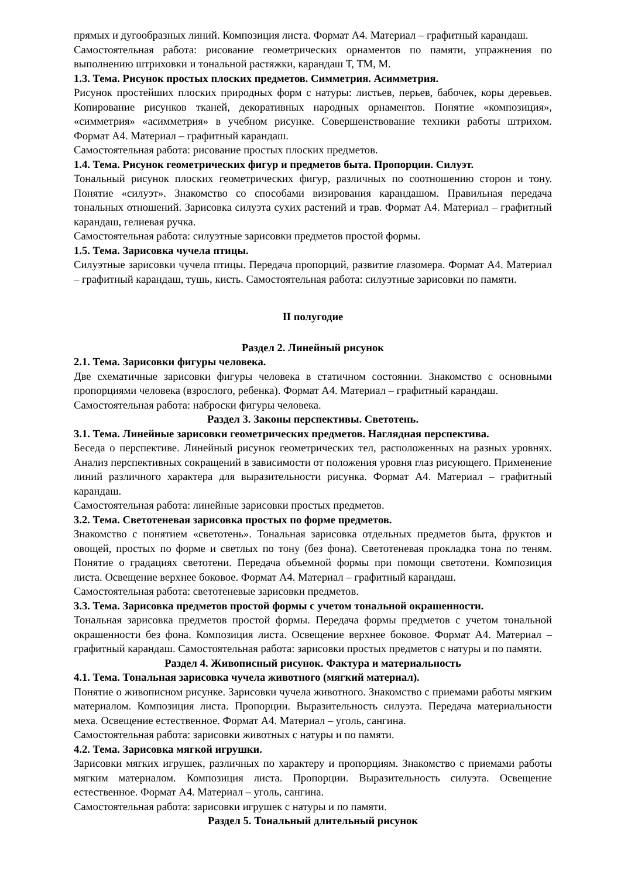прямых и дугообразных линий. Композиция листа. Формат А4. Материал – графитный карандаш.
Самостоятельная работа: рисование геометрических орнаментов по памяти, упражнения по выполнению штриховки и тональной растяжки, карандаш Т, ТМ, М.
1.3. Тема. Рисунок простых плоских предметов. Симметрия. Асимметрия.
Рисунок простейших плоских природных форм с натуры: листьев, перьев, бабочек, коры деревьев. Копирование рисунков тканей, декоративных народных орнаментов. Понятие «композиция», «симметрия» «асимметрия» в учебном рисунке. Совершенствование техники работы штрихом. Формат А4. Материал – графитный карандаш.
Самостоятельная работа: рисование простых плоских предметов.
1.4. Тема. Рисунок геометрических фигур и предметов быта. Пропорции. Силуэт.
Тональный рисунок плоских геометрических фигур, различных по соотношению сторон и тону. Понятие «силуэт». Знакомство со способами визирования карандашом. Правильная передача тональных отношений. Зарисовка силуэта сухих растений и трав. Формат А4. Материал – графитный карандаш, гелиевая ручка.
Самостоятельная работа: силуэтные зарисовки предметов простой формы.
1.5. Тема. Зарисовка чучела птицы.
Силуэтные зарисовки чучела птицы. Передача пропорций, развитие глазомера. Формат А4. Материал – графитный карандаш, тушь, кисть. Самостоятельная работа: силуэтные зарисовки по памяти.
II полугодие
Раздел 2. Линейный рисунок
2.1. Тема. Зарисовки фигуры человека.
Две схематичные зарисовки фигуры человека в статичном состоянии. Знакомство с основными пропорциями человека (взрослого, ребенка). Формат А4. Материал – графитный карандаш.
Самостоятельная работа: наброски фигуры человека.
Раздел 3. Законы перспективы. Светотень.
3.1. Тема. Линейные зарисовки геометрических предметов. Наглядная перспектива.
Беседа о перспективе. Линейный рисунок геометрических тел, расположенных на разных уровнях. Анализ перспективных сокращений в зависимости от положения уровня глаз рисующего. Применение линий различного характера для выразительности рисунка. Формат А4. Материал – графитный карандаш.
Самостоятельная работа: линейные зарисовки простых предметов.
3.2. Тема. Светотеневая зарисовка простых по форме предметов.
Знакомство с понятием «светотень». Тональная зарисовка отдельных предметов быта, фруктов и овощей, простых по форме и светлых по тону (без фона). Светотеневая прокладка тона по теням. Понятие о градациях светотени. Передача объемной формы при помощи светотени. Композиция листа. Освещение верхнее боковое. Формат А4. Материал – графитный карандаш.
Самостоятельная работа: светотеневые зарисовки предметов.
3.3. Тема. Зарисовка предметов простой формы с учетом тональной окрашенности.
Тональная зарисовка предметов простой формы. Передача формы предметов с учетом тональной окрашенности без фона. Композиция листа. Освещение верхнее боковое. Формат А4. Материал – графитный карандаш. Самостоятельная работа: зарисовки простых предметов с натуры и по памяти.
Раздел 4. Живописный рисунок. Фактура и материальность
4.1. Тема. Тональная зарисовка чучела животного (мягкий материал).
Понятие о живописном рисунке. Зарисовки чучела животного. Знакомство с приемами работы мягким материалом. Композиция листа. Пропорции. Выразительность силуэта. Передача материальности меха. Освещение естественное. Формат А4. Материал – уголь, сангина.
Самостоятельная работа: зарисовки животных с натуры и по памяти.
4.2. Тема. Зарисовка мягкой игрушки.
Зарисовки мягких игрушек, различных по характеру и пропорциям. Знакомство с приемами работы мягким материалом. Композиция листа. Пропорции. Выразительность силуэта. Освещение естественное. Формат А4. Материал – уголь, сангина.
Самостоятельная работа: зарисовки игрушек с натуры и по памяти.
Раздел 5. Тональный длительный рисунок